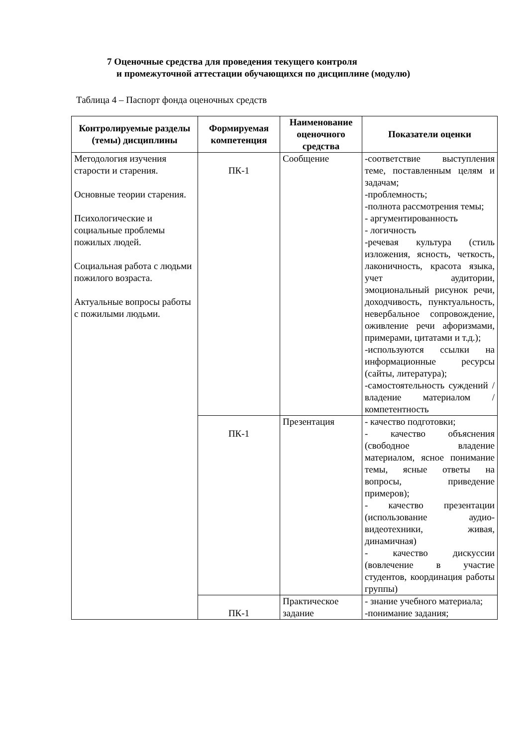7 Оценочные средства для проведения текущего контроля
и промежуточной аттестации обучающихся по дисциплине (модулю)
Таблица 4 – Паспорт фонда оценочных средств
| Контролируемые разделы (темы) дисциплины | Формируемая компетенция | Наименование оценочного средства | Показатели оценки |
| --- | --- | --- | --- |
| Методология изучения старости и старения. Основные теории старения. Психологические и социальные проблемы пожилых людей. Социальная работа с людьми пожилого возраста. Актуальные вопросы работы с пожилыми людьми. | ПК-1 | Сообщение | -соответствие выступления теме, поставленным целям и задачам; -проблемность; -полнота рассмотрения темы; - аргументированность - логичность -речевая культура (стиль изложения, ясность, четкость, лаконичность, красота языка, учет аудитории, эмоциональный рисунок речи, доходчивость, пунктуальность, невербальное сопровождение, оживление речи афоризмами, примерами, цитатами и т.д.); -используются ссылки на информационные ресурсы (сайты, литература); -самостоятельность суждений / владение материалом / компетентность |
| | ПК-1 | Презентация | - качество подготовки; - качество объяснения (свободное владение материалом, ясное понимание темы, ясные ответы на вопросы, приведение примеров); - качество презентации (использование аудио-видеотехники, живая, динамичная) - качество дискуссии (вовлечение в участие студентов, координация работы группы) |
| | ПК-1 | Практическое задание | - знание учебного материала; -понимание задания; |